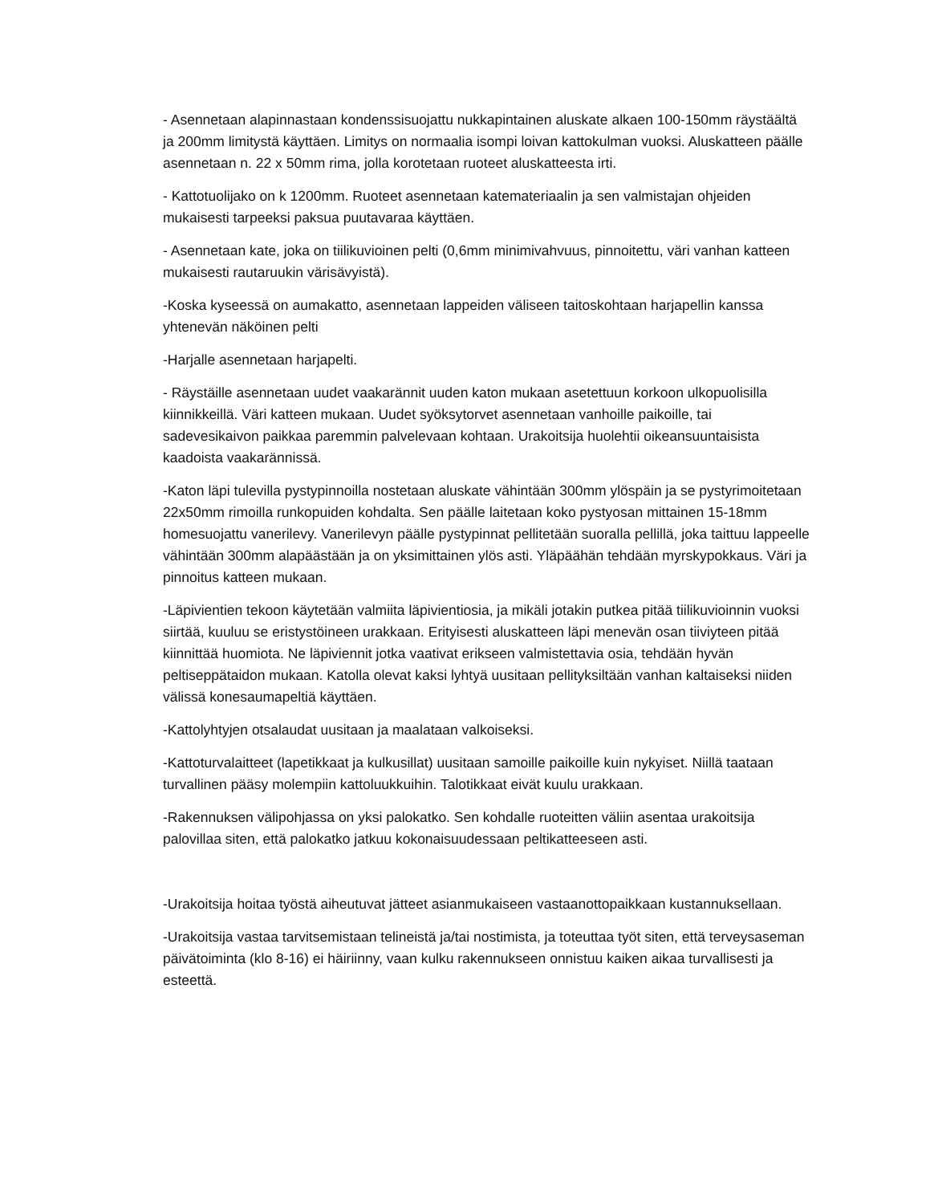- Asennetaan alapinnastaan kondenssisuojattu nukkapintainen aluskate alkaen 100-150mm räystäältä ja 200mm limitystä käyttäen. Limitys on normaalia isompi loivan kattokulman vuoksi. Aluskatteen päälle asennetaan n. 22 x 50mm rima, jolla korotetaan ruoteet aluskatteesta irti.
- Kattotuolijako on k 1200mm. Ruoteet asennetaan katemateriaalin ja sen valmistajan ohjeiden mukaisesti tarpeeksi paksua puutavaraa käyttäen.
- Asennetaan kate, joka on tiilikuvioinen pelti (0,6mm minimivahvuus, pinnoitettu, väri vanhan katteen mukaisesti rautaruukin värisävyistä).
-Koska kyseessä on aumakatto, asennetaan lappeiden väliseen taitoskohtaan harjapellin kanssa yhtenevän näköinen pelti
-Harjalle asennetaan harjapelti.
- Räystäille asennetaan uudet vaakarännit uuden katon mukaan asetettuun korkoon ulkopuolisilla kiinnikkeillä. Väri katteen mukaan. Uudet syöksytorvet asennetaan vanhoille paikoille, tai sadevesikaivon paikkaa paremmin palvelevaan kohtaan. Urakoitsija huolehtii oikeansuuntaisista kaadoista vaakarännissä.
-Katon läpi tulevilla pystypinnoilla nostetaan aluskate vähintään 300mm ylöspäin ja se pystyrimoitetaan 22x50mm rimoilla runkopuiden kohdalta. Sen päälle laitetaan koko pystyosan mittainen 15-18mm homesuojattu vanerilevy. Vanerilevyn päälle pystypinnat pellitetään suoralla pellillä, joka taittuu lappeelle vähintään 300mm alapäästään ja on yksimittainen ylös asti. Yläpäähän tehdään myrskypokkaus. Väri ja pinnoitus katteen mukaan.
-Läpivientien tekoon käytetään valmiita läpivientiosia, ja mikäli jotakin putkea pitää tiilikuvioinnin vuoksi siirtää, kuuluu se eristystöineen urakkaan. Erityisesti aluskatteen läpi menevän osan tiiviyteen pitää kiinnittää huomiota. Ne läpiviennit jotka vaativat erikseen valmistettavia osia, tehdään hyvän peltiseppätaidon mukaan. Katolla olevat kaksi lyhtyä uusitaan pellityksiltään vanhan kaltaiseksi niiden välissä konesaumapeltiä käyttäen.
-Kattolyhtyjen otsalaudat uusitaan ja maalataan valkoiseksi.
-Kattoturvalaitteet (lapetikkaat ja kulkusillat) uusitaan samoille paikoille kuin nykyiset. Niillä taataan turvallinen pääsy molempiin kattoluukkuihin. Talotikkaat eivät kuulu urakkaan.
-Rakennuksen välipohjassa on yksi palokatko. Sen kohdalle ruoteitten väliin asentaa urakoitsija palovillaa siten, että palokatko jatkuu kokonaisuudessaan peltikatteeseen asti.
-Urakoitsija hoitaa työstä aiheutuvat jätteet asianmukaiseen vastaanottopaikkaan kustannuksellaan.
-Urakoitsija vastaa tarvitsemistaan telineistä ja/tai nostimista, ja toteuttaa työt siten, että terveysaseman päivätoiminta (klo 8-16) ei häiriinny, vaan kulku rakennukseen onnistuu kaiken aikaa turvallisesti ja esteettä.